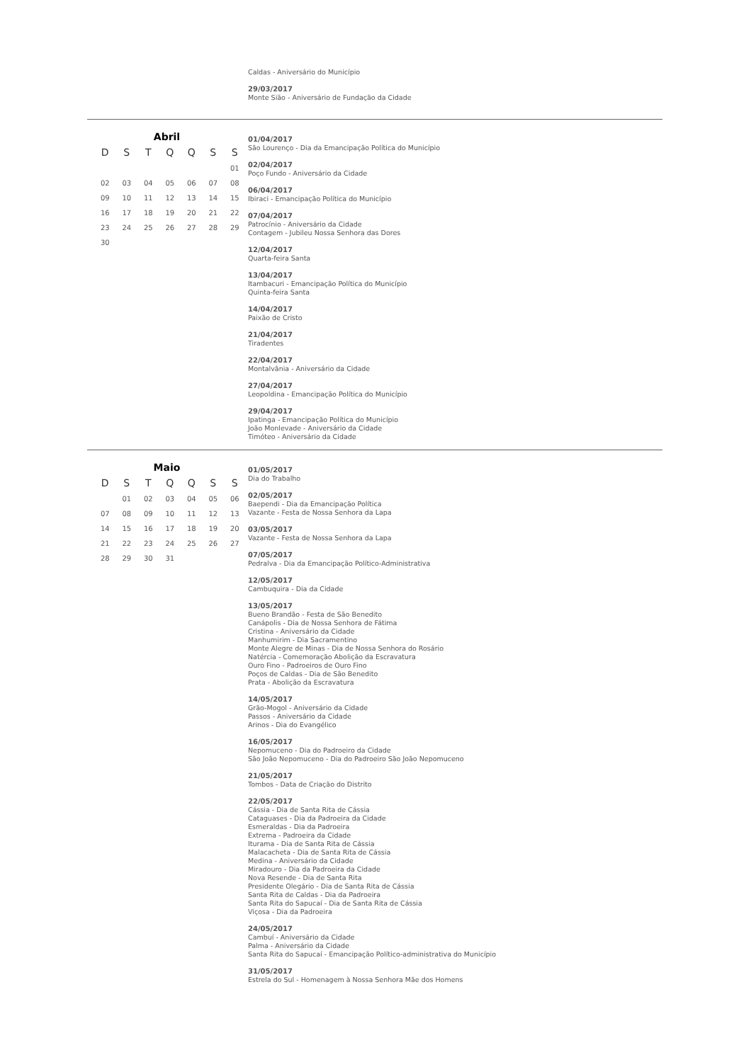Caldas - Aniversário do Município
29/03/2017
Monte Sião - Aniversário de Fundação da Cidade
Abril
| D | S | T | Q | Q | S | S |
| --- | --- | --- | --- | --- | --- | --- |
| | | | | | | 01 |
| 02 | 03 | 04 | 05 | 06 | 07 | 08 |
| 09 | 10 | 11 | 12 | 13 | 14 | 15 |
| 16 | 17 | 18 | 19 | 20 | 21 | 22 |
| 23 | 24 | 25 | 26 | 27 | 28 | 29 |
| 30 | | | | | | |
01/04/2017
São Lourenço - Dia da Emancipação Política do Município
02/04/2017
Poço Fundo - Aniversário da Cidade
06/04/2017
Ibiraci - Emancipação Política do Município
07/04/2017
Patrocínio - Aniversário da Cidade
Contagem - Jubileu Nossa Senhora das Dores
12/04/2017
Quarta-feira Santa
13/04/2017
Itambacuri - Emancipação Política do Município
Quinta-feira Santa
14/04/2017
Paixão de Cristo
21/04/2017
Tiradentes
22/04/2017
Montalvânia - Aniversário da Cidade
27/04/2017
Leopoldina - Emancipação Política do Município
29/04/2017
Ipatinga - Emancipação Política do Município
João Monlevade - Aniversário da Cidade
Timóteo - Aniversário da Cidade
Maio
| D | S | T | Q | Q | S | S |
| --- | --- | --- | --- | --- | --- | --- |
| | 01 | 02 | 03 | 04 | 05 | 06 |
| 07 | 08 | 09 | 10 | 11 | 12 | 13 |
| 14 | 15 | 16 | 17 | 18 | 19 | 20 |
| 21 | 22 | 23 | 24 | 25 | 26 | 27 |
| 28 | 29 | 30 | 31 | | | |
01/05/2017
Dia do Trabalho
02/05/2017
Baependi - Dia da Emancipação Política
Vazante - Festa de Nossa Senhora da Lapa
03/05/2017
Vazante - Festa de Nossa Senhora da Lapa
07/05/2017
Pedralva - Dia da Emancipação Político-Administrativa
12/05/2017
Cambuquira - Dia da Cidade
13/05/2017
Bueno Brandão - Festa de São Benedito
Canápolis - Dia de Nossa Senhora de Fátima
Cristina - Aniversário da Cidade
Manhumirim - Dia Sacramentino
Monte Alegre de Minas - Dia de Nossa Senhora do Rosário
Natércia - Comemoração Abolição da Escravatura
Ouro Fino - Padroeiros de Ouro Fino
Poços de Caldas - Dia de São Benedito
Prata - Abolição da Escravatura
14/05/2017
Grão-Mogol - Aniversário da Cidade
Passos - Aniversário da Cidade
Arinos - Dia do Evangélico
16/05/2017
Nepomuceno - Dia do Padroeiro da Cidade
São João Nepomuceno - Dia do Padroeiro São João Nepomuceno
21/05/2017
Tombos - Data de Criação do Distrito
22/05/2017
Cássia - Dia de Santa Rita de Cássia
Cataguases - Dia da Padroeira da Cidade
Esmeraldas - Dia da Padroeira
Extrema - Padroeira da Cidade
Iturama - Dia de Santa Rita de Cássia
Malacacheta - Dia de Santa Rita de Cássia
Medina - Aniversário da Cidade
Miradouro - Dia da Padroeira da Cidade
Nova Resende - Dia de Santa Rita
Presidente Olegário - Dia de Santa Rita de Cássia
Santa Rita de Caldas - Dia da Padroeira
Santa Rita do Sapucaí - Dia de Santa Rita de Cássia
Viçosa - Dia da Padroeira
24/05/2017
Cambuí - Aniversário da Cidade
Palma - Aniversário da Cidade
Santa Rita do Sapucaí - Emancipação Político-administrativa do Município
31/05/2017
Estrela do Sul - Homenagem à Nossa Senhora Mãe dos Homens